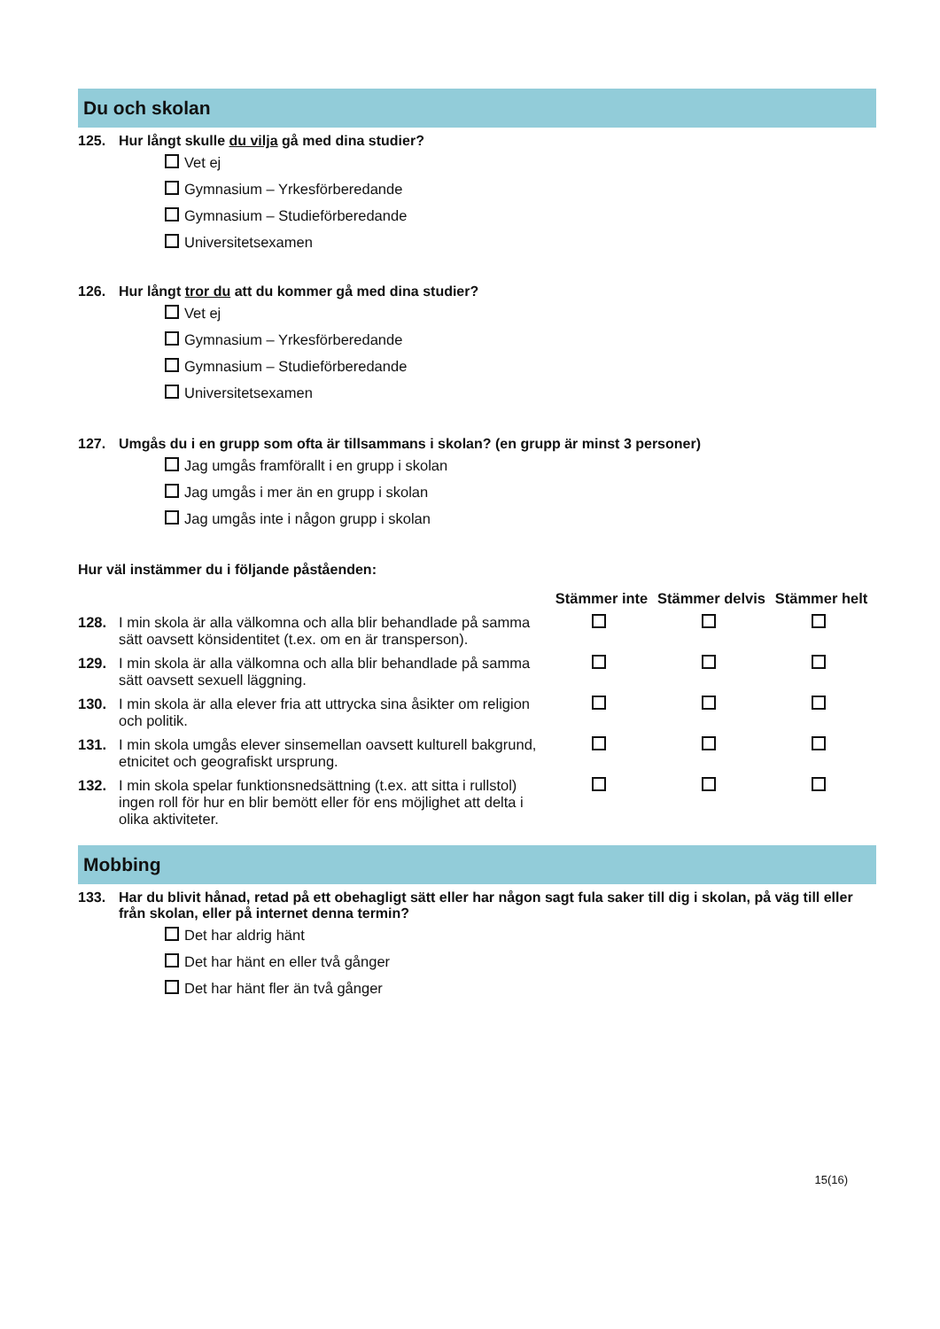Du och skolan
125. Hur långt skulle du vilja gå med dina studier?
Vet ej
Gymnasium – Yrkesförberedande
Gymnasium – Studieförberedande
Universitetsexamen
126. Hur långt tror du att du kommer gå med dina studier?
Vet ej
Gymnasium – Yrkesförberedande
Gymnasium – Studieförberedande
Universitetsexamen
127. Umgås du i en grupp som ofta är tillsammans i skolan? (en grupp är minst 3 personer)
Jag umgås framförallt i en grupp i skolan
Jag umgås i mer än en grupp i skolan
Jag umgås inte i någon grupp i skolan
Hur väl instämmer du i följande påståenden:
| | | Stämmer inte | Stämmer delvis | Stämmer helt |
| --- | --- | --- | --- | --- |
| 128. | I min skola är alla välkomna och alla blir behandlade på samma sätt oavsett könsidentitet (t.ex. om en är transperson). | | | |
| 129. | I min skola är alla välkomna och alla blir behandlade på samma sätt oavsett sexuell läggning. | | | |
| 130. | I min skola är alla elever fria att uttrycka sina åsikter om religion och politik. | | | |
| 131. | I min skola umgås elever sinsemellan oavsett kulturell bakgrund, etnicitet och geografiskt ursprung. | | | |
| 132. | I min skola spelar funktionsnedsättning (t.ex. att sitta i rullstol) ingen roll för hur en blir bemött eller för ens möjlighet att delta i olika aktiviteter. | | | |
Mobbing
133. Har du blivit hånad, retad på ett obehagligt sätt eller har någon sagt fula saker till dig i skolan, på väg till eller från skolan, eller på internet denna termin?
Det har aldrig hänt
Det har hänt en eller två gånger
Det har hänt fler än två gånger
15(16)